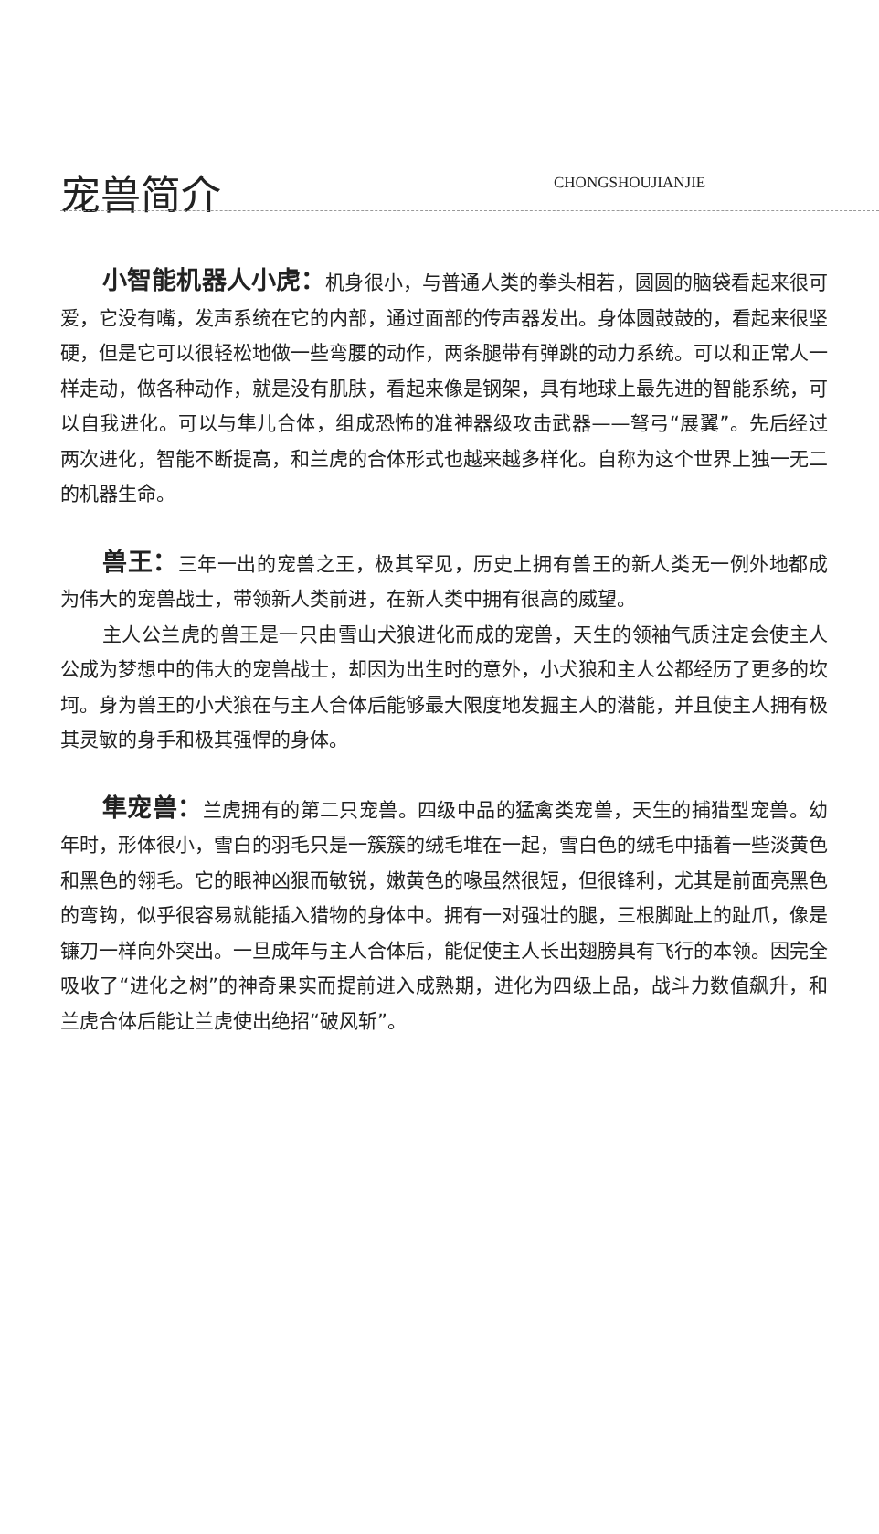宠兽简介
CHONGSHOUJIANJIE
小智能机器人小虎：机身很小，与普通人类的拳头相若，圆圆的脑袋看起来很可爱，它没有嘴，发声系统在它的内部，通过面部的传声器发出。身体圆鼓鼓的，看起来很坚硬，但是它可以很轻松地做一些弯腰的动作，两条腿带有弹跳的动力系统。可以和正常人一样走动，做各种动作，就是没有肌肤，看起来像是钢架，具有地球上最先进的智能系统，可以自我进化。可以与隼儿合体，组成恐怖的准神器级攻击武器——弩弓“展翼”。先后经过两次进化，智能不断提高，和兰虎的合体形式也越来越多样化。自称为这个世界上独一无二的机器生命。
兽王：三年一出的宠兽之王，极其罕见，历史上拥有兽王的新人类无一例外地都成为伟大的宠兽战士，带领新人类前进，在新人类中拥有很高的威望。
主人公兰虎的兽王是一只由雪山犬狼进化而成的宠兽，天生的领袖气质注定会使主人公成为梦想中的伟大的宠兽战士，却因为出生时的意外，小犬狼和主人公都经历了更多的坎坷。身为兽王的小犬狼在与主人合体后能够最大限度地发掘主人的潜能，并且使主人拥有极其灵敏的身手和极其强悍的身体。
隼宠兽：兰虎拥有的第二只宠兽。四级中品的猛禽类宠兽，天生的捕猎型宠兽。幼年时，形体很小，雪白的羽毛只是一簇簇的绒毛堆在一起，雪白色的绒毛中插着一些淡黄色和黑色的翎毛。它的眼神凶狠而敏锐，嫩黄色的喙虽然很短，但很锋利，尤其是前面亮黑色的弯钩，似乎很容易就能插入猎物的身体中。拥有一对强壮的腿，三根脚趾上的趾爪，像是镰刀一样向外突出。一旦成年与主人合体后，能促使主人长出翅膀具有飞行的本领。因完全吸收了“进化之树”的神奇果实而提前进入成熟期，进化为四级上品，战斗力数值飙升，和兰虎合体后能让兰虎使出绝招“破风斩”。